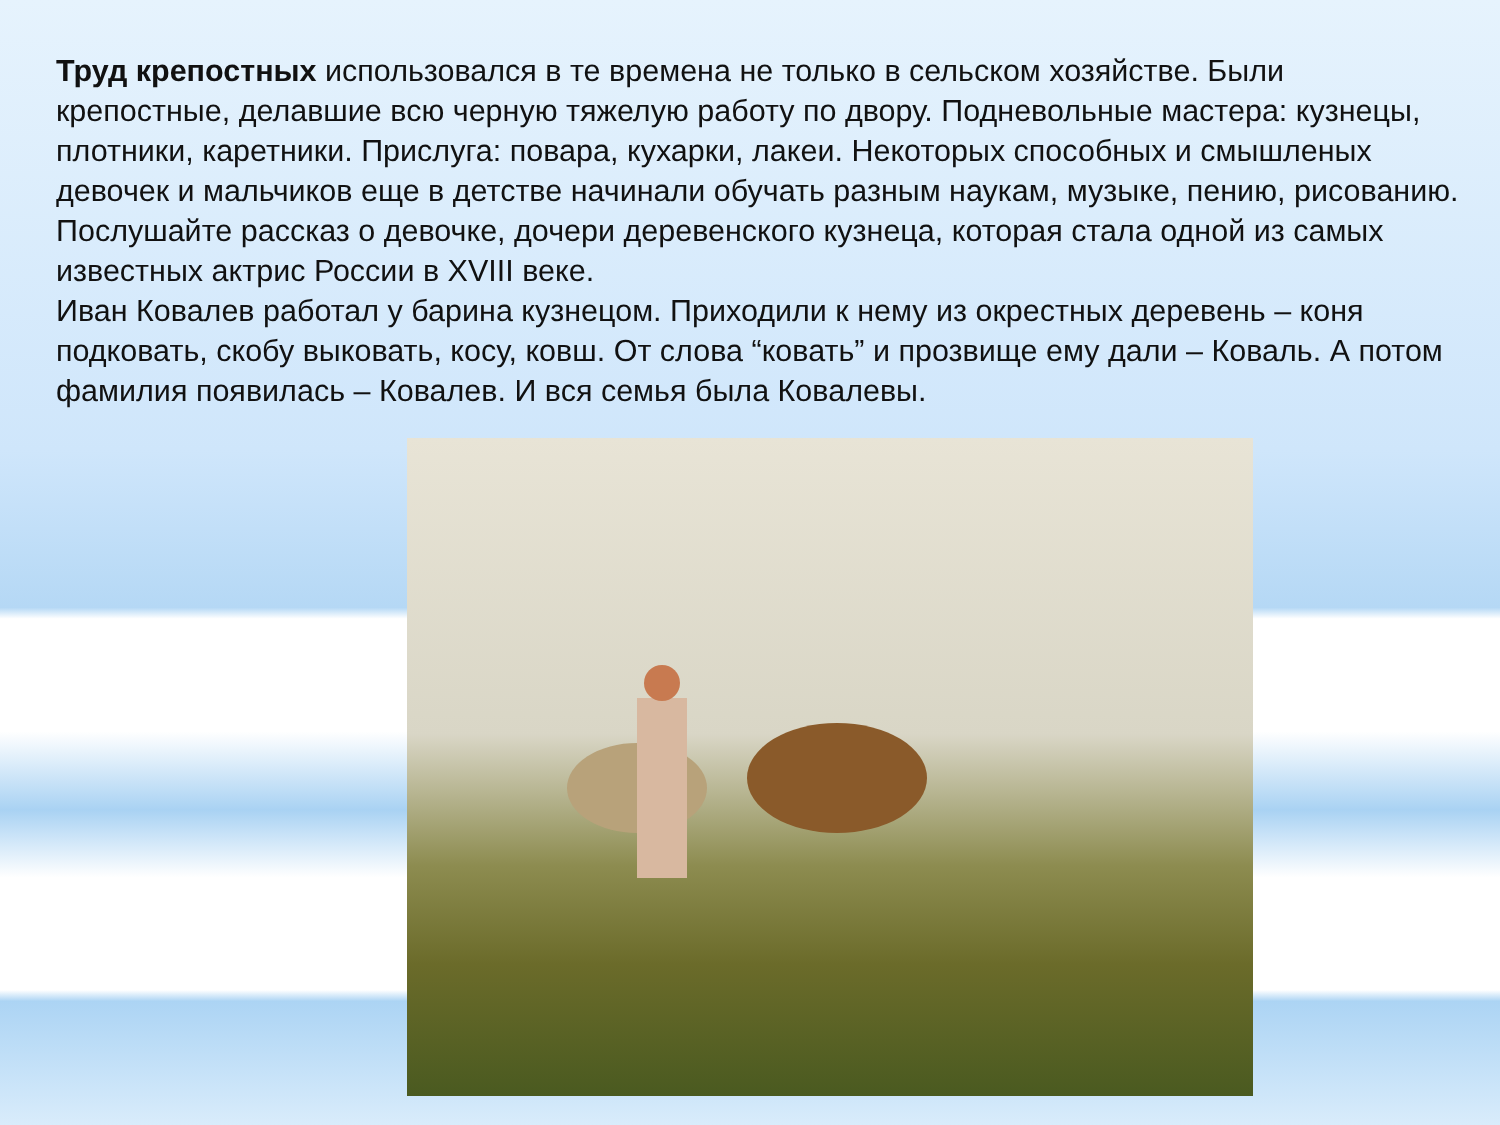Труд крепостных использовался в те времена не только в сельском хозяйстве. Были крепостные, делавшие всю черную тяжелую работу по двору. Подневольные мастера: кузнецы, плотники, каретники. Прислуга: повара, кухарки, лакеи. Некоторых способных и смышленых девочек и мальчиков еще в детстве начинали обучать разным наукам, музыке, пению, рисованию. Послушайте рассказ о девочке, дочери деревенского кузнеца, которая стала одной из самых известных актрис России в XVIII веке.
Иван Ковалев работал у барина кузнецом. Приходили к нему из окрестных деревень – коня подковать, скобу выковать, косу, ковш. От слова “ковать” и прозвище ему дали – Коваль. А потом фамилия появилась – Ковалев. И вся семья была Ковалевы.